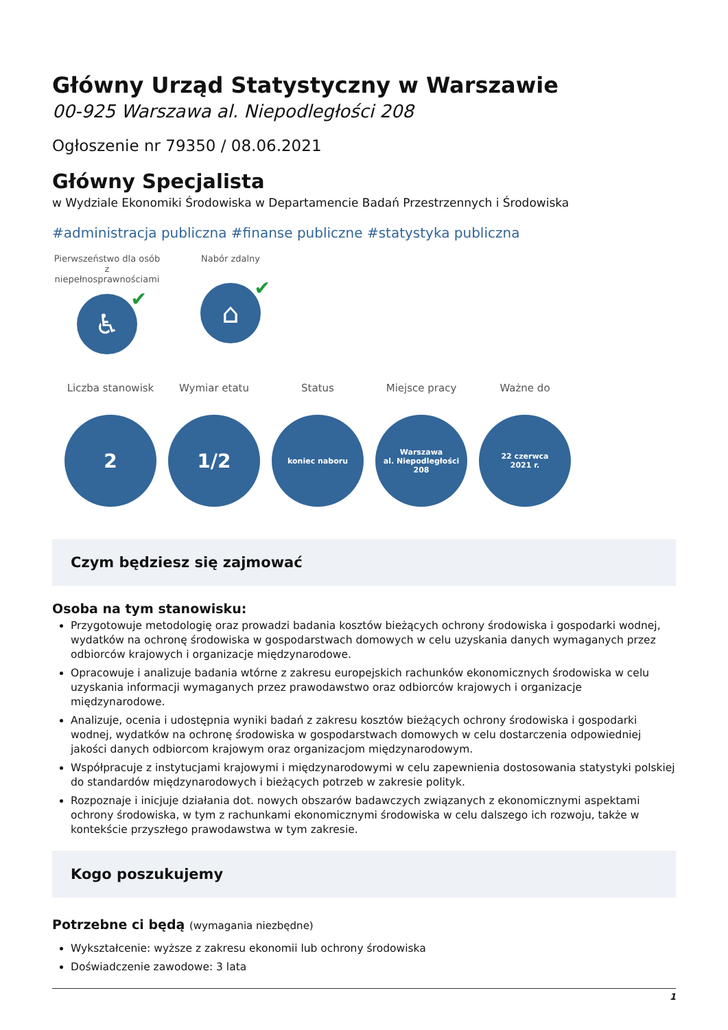Główny Urząd Statystyczny w Warszawie
00-925 Warszawa al. Niepodległości 208
Ogłoszenie nr 79350 / 08.06.2021
Główny Specjalista
w Wydziale Ekonomiki Środowiska w Departamencie Badań Przestrzennych i Środowiska
#administracja publiczna #finanse publiczne #statystyka publiczna
Pierwszeństwo dla osób z niepełnosprawnościami
♿ ✔
Nabór zdalny
⌂ ✔
Liczba stanowisk
2
Wymiar etatu
1/2
Status
koniec naboru
Miejsce pracy
Warszawa
al. Niepodległości
208
Ważne do
22 czerwca
2021 r.
Czym będziesz się zajmować
Osoba na tym stanowisku:
Przygotowuje metodologię oraz prowadzi badania kosztów bieżących ochrony środowiska i gospodarki wodnej, wydatków na ochronę środowiska w gospodarstwach domowych w celu uzyskania danych wymaganych przez odbiorców krajowych i organizacje międzynarodowe.
Opracowuje i analizuje badania wtórne z zakresu europejskich rachunków ekonomicznych środowiska w celu uzyskania informacji wymaganych przez prawodawstwo oraz odbiorców krajowych i organizacje międzynarodowe.
Analizuje, ocenia i udostępnia wyniki badań z zakresu kosztów bieżących ochrony środowiska i gospodarki wodnej, wydatków na ochronę środowiska w gospodarstwach domowych w celu dostarczenia odpowiedniej jakości danych odbiorcom krajowym oraz organizacjom międzynarodowym.
Współpracuje z instytucjami krajowymi i międzynarodowymi w celu zapewnienia dostosowania statystyki polskiej do standardów międzynarodowych i bieżących potrzeb w zakresie polityk.
Rozpoznaje i inicjuje działania dot. nowych obszarów badawczych związanych z ekonomicznymi aspektami ochrony środowiska, w tym z rachunkami ekonomicznymi środowiska w celu dalszego ich rozwoju, także w kontekście przyszłego prawodawstwa w tym zakresie.
Kogo poszukujemy
Potrzebne ci będą (wymagania niezbędne)
Wykształcenie: wyższe z zakresu ekonomii lub ochrony środowiska
Doświadczenie zawodowe: 3 lata
1